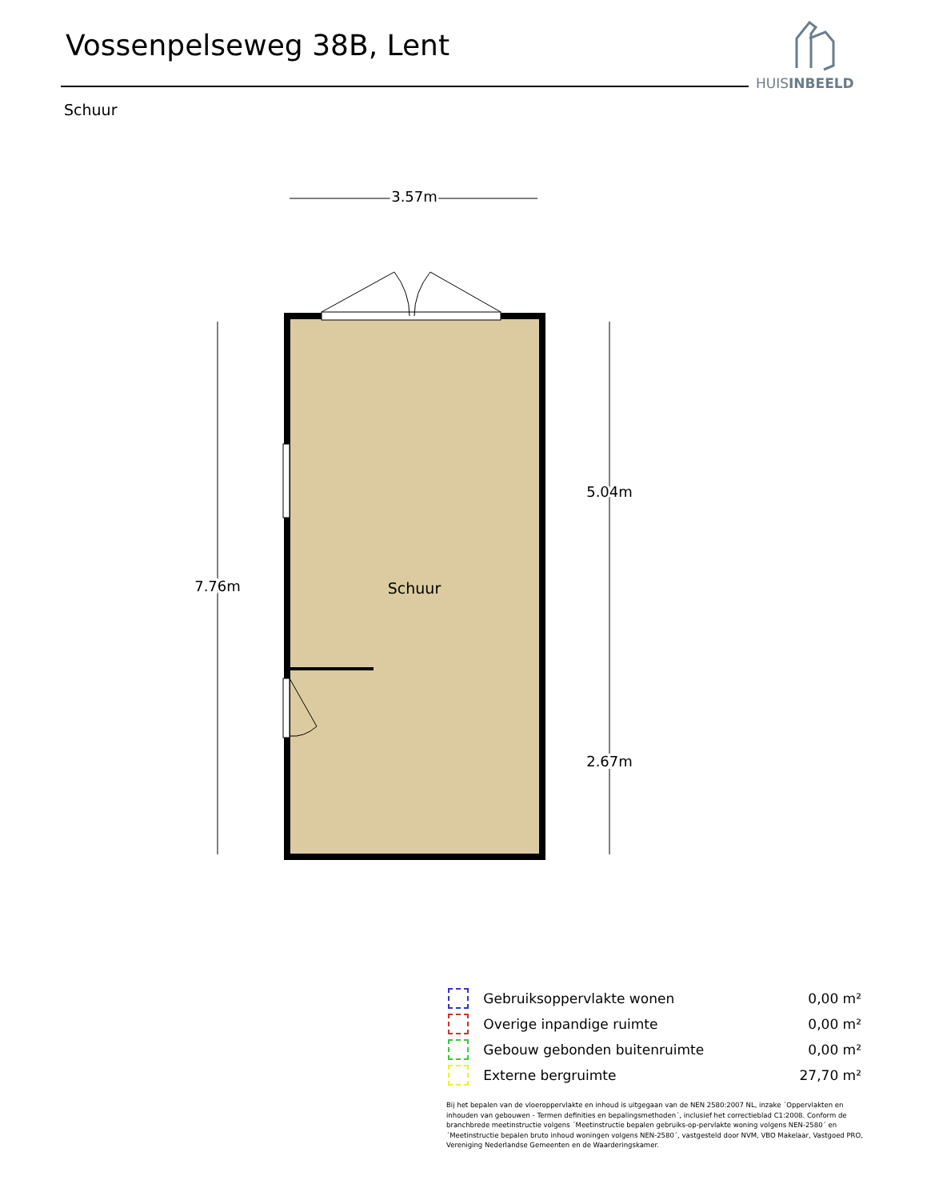Vossenpelseweg 38B, Lent
HUISINBEELD
Schuur
3.57m
7.76m
5.04m
2.67m
Schuur
| | Gebruiksoppervlakte wonen | 0,00 m² |
| | Overige inpandige ruimte | 0,00 m² |
| | Gebouw gebonden buitenruimte | 0,00 m² |
| | Externe bergruimte | 27,70 m² |
Bij het bepalen van de vloeroppervlakte en inhoud is uitgegaan van de NEN 2580:2007 NL, inzake ´Oppervlakten en inhouden van gebouwen - Termen definities en bepalingsmethoden´, inclusief het correctieblad C1:2008. Conform de branchbrede meetinstructie volgens ´Meetinstructie bepalen gebruiks-op-pervlakte woning volgens NEN-2580´ en ´Meetinstructie bepalen bruto inhoud woningen volgens NEN-2580´, vastgesteld door NVM, VBO Makelaar, Vastgoed PRO, Vereniging Nederlandse Gemeenten en de Waarderingskamer.